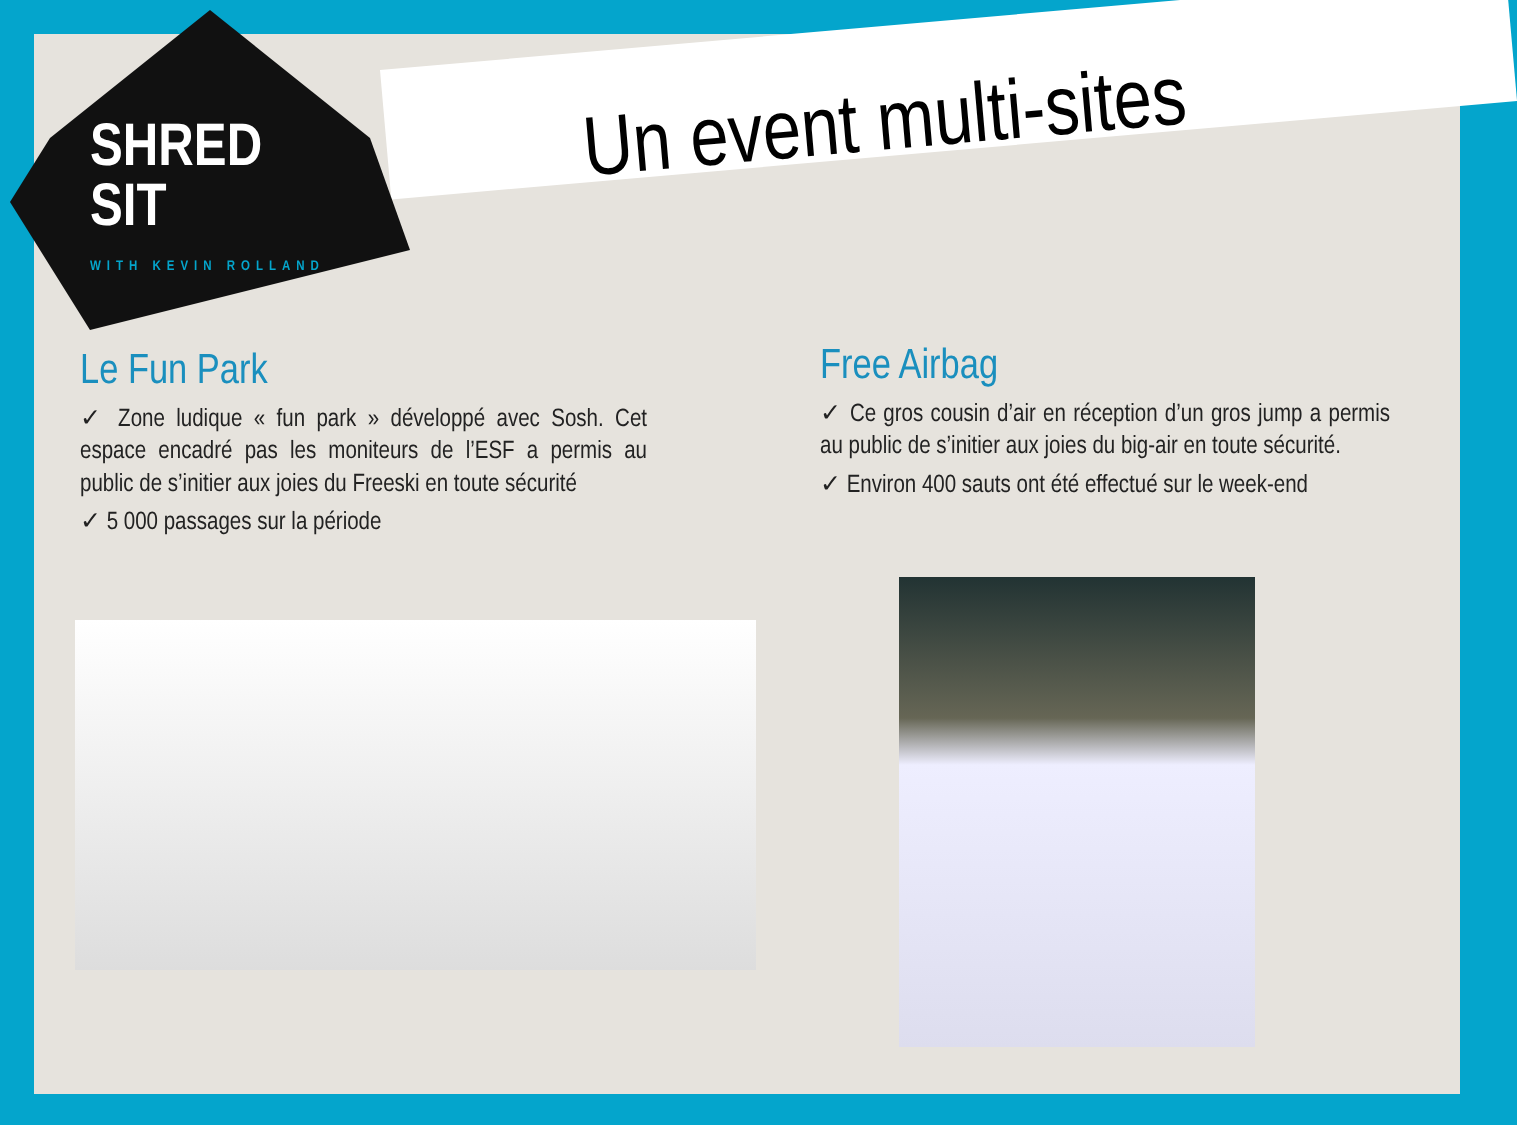SHRED
SIT
WITH KEVIN ROLLAND
Un event multi-sites
Le Fun Park
✓ Zone ludique « fun park » développé avec Sosh. Cet espace encadré pas les moniteurs de l’ESF a permis au public de s’initier aux joies du Freeski en toute sécurité
✓ 5 000 passages sur la période
Free Airbag
✓ Ce gros cousin d’air en réception d’un gros jump a permis au public de s’initier aux joies du big-air en toute sécurité.
✓ Environ 400 sauts ont été effectué sur le week-end